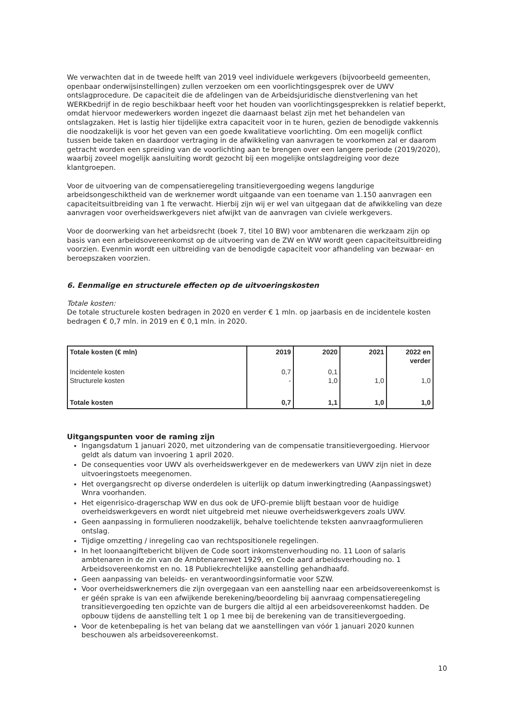We verwachten dat in de tweede helft van 2019 veel individuele werkgevers (bijvoorbeeld gemeenten, openbaar onderwijsinstellingen) zullen verzoeken om een voorlichtingsgesprek over de UWV ontslagprocedure. De capaciteit die de afdelingen van de Arbeidsjuridische dienstverlening van het WERKbedrijf in de regio beschikbaar heeft voor het houden van voorlichtingsgesprekken is relatief beperkt, omdat hiervoor medewerkers worden ingezet die daarnaast belast zijn met het behandelen van ontslagzaken. Het is lastig hier tijdelijke extra capaciteit voor in te huren, gezien de benodigde vakkennis die noodzakelijk is voor het geven van een goede kwalitatieve voorlichting. Om een mogelijk conflict tussen beide taken en daardoor vertraging in de afwikkeling van aanvragen te voorkomen zal er daarom getracht worden een spreiding van de voorlichting aan te brengen over een langere periode (2019/2020), waarbij zoveel mogelijk aansluiting wordt gezocht bij een mogelijke ontslagdreiging voor deze klantgroepen.
Voor de uitvoering van de compensatieregeling transitievergoeding wegens langdurige arbeidsongeschiktheid van de werknemer wordt uitgaande van een toename van 1.150 aanvragen een capaciteitsuitbreiding van 1 fte verwacht. Hierbij zijn wij er wel van uitgegaan dat de afwikkeling van deze aanvragen voor overheidswerkgevers niet afwijkt van de aanvragen van civiele werkgevers.
Voor de doorwerking van het arbeidsrecht (boek 7, titel 10 BW) voor ambtenaren die werkzaam zijn op basis van een arbeidsovereenkomst op de uitvoering van de ZW en WW wordt geen capaciteitsuitbreiding voorzien. Evenmin wordt een uitbreiding van de benodigde capaciteit voor afhandeling van bezwaar- en beroepszaken voorzien.
6. Eenmalige en structurele effecten op de uitvoeringskosten
Totale kosten:
De totale structurele kosten bedragen in 2020 en verder € 1 mln. op jaarbasis en de incidentele kosten bedragen € 0,7 mln. in 2019 en € 0,1 mln. in 2020.
| Totale kosten (€ mln) | 2019 | 2020 | 2021 | 2022 en verder |
| --- | --- | --- | --- | --- |
| Incidentele kosten Structurele kosten | 0,7 - | 0,1 1,0 | 1,0 | 1,0 |
| Totale kosten | 0,7 | 1,1 | 1,0 | 1,0 |
Uitgangspunten voor de raming zijn
Ingangsdatum 1 januari 2020, met uitzondering van de compensatie transitievergoeding. Hiervoor geldt als datum van invoering 1 april 2020.
De consequenties voor UWV als overheidswerkgever en de medewerkers van UWV zijn niet in deze uitvoeringstoets meegenomen.
Het overgangsrecht op diverse onderdelen is uiterlijk op datum inwerkingtreding (Aanpassingswet) Wnra voorhanden.
Het eigenrisico-dragerschap WW en dus ook de UFO-premie blijft bestaan voor de huidige overheidswerkgevers en wordt niet uitgebreid met nieuwe overheidswerkgevers zoals UWV.
Geen aanpassing in formulieren noodzakelijk, behalve toelichtende teksten aanvraagformulieren ontslag.
Tijdige omzetting / inregeling cao van rechtspositionele regelingen.
In het loonaangiftebericht blijven de Code soort inkomstenverhouding no. 11 Loon of salaris ambtenaren in de zin van de Ambtenarenwet 1929, en Code aard arbeidsverhouding no. 1 Arbeidsovereenkomst en no. 18 Publiekrechtelijke aanstelling gehandhaafd.
Geen aanpassing van beleids- en verantwoordingsinformatie voor SZW.
Voor overheidswerknemers die zijn overgegaan van een aanstelling naar een arbeidsovereenkomst is er géén sprake is van een afwijkende berekening/beoordeling bij aanvraag compensatieregeling transitievergoeding ten opzichte van de burgers die altijd al een arbeidsovereenkomst hadden. De opbouw tijdens de aanstelling telt 1 op 1 mee bij de berekening van de transitievergoeding.
Voor de ketenbepaling is het van belang dat we aanstellingen van vóór 1 januari 2020 kunnen beschouwen als arbeidsovereenkomst.
10